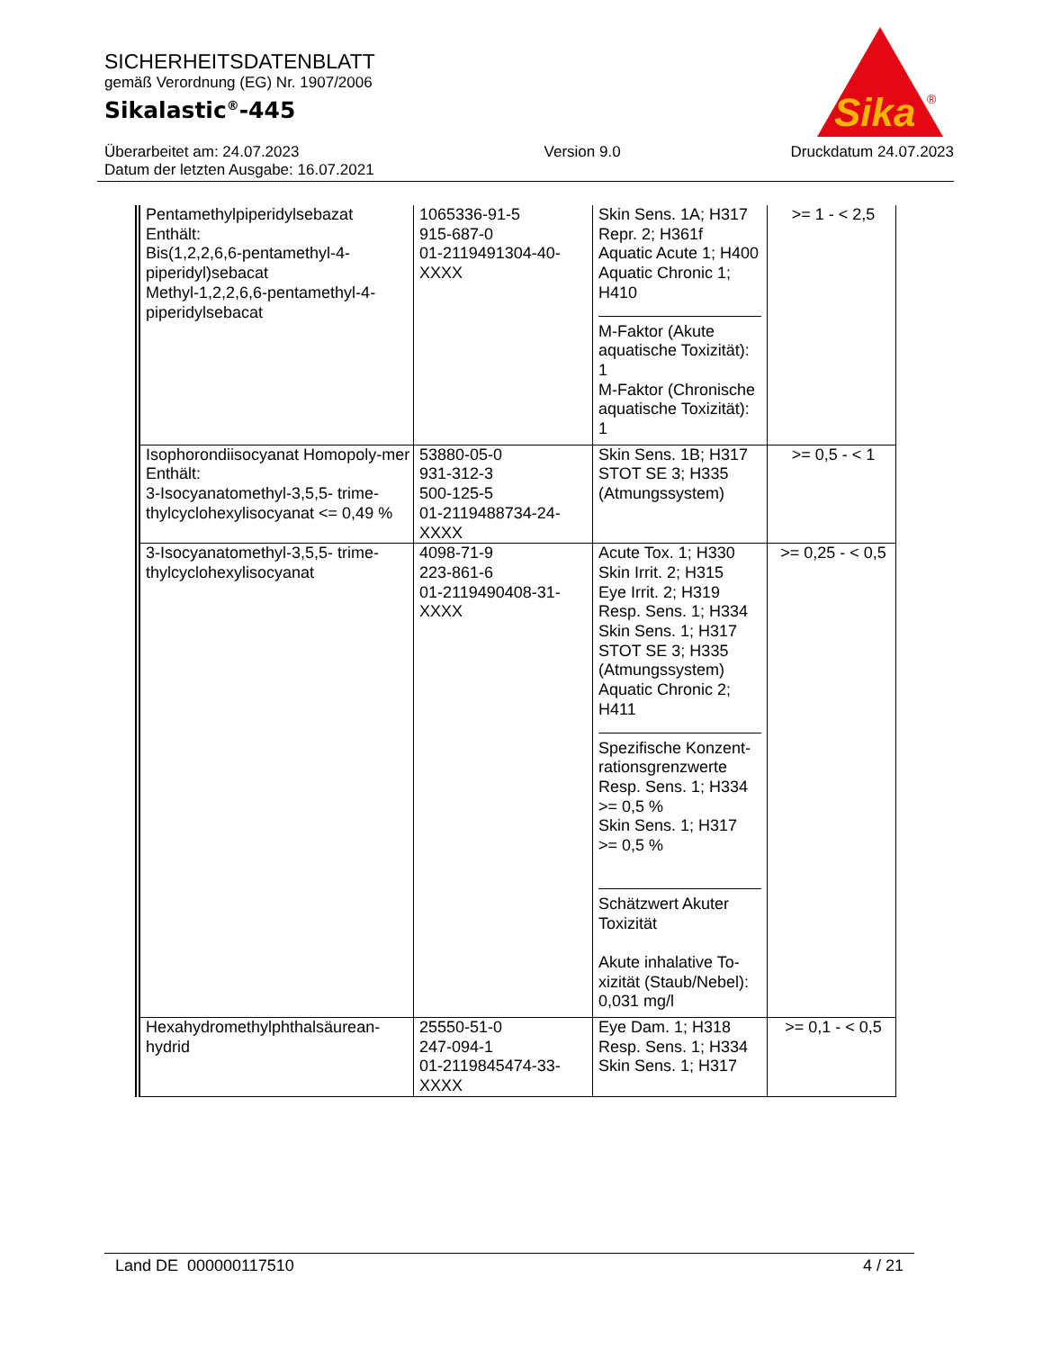SICHERHEITSDATENBLATT
gemäß Verordnung (EG) Nr. 1907/2006
Sikalastic<sup>®</sup>-445
Überarbeitet am: 24.07.2023
Datum der letzten Ausgabe: 16.07.2021
Version 9.0 Druckdatum 24.07.2023
Sika
®
| Pentamethylpiperidylsebazat Enthält: Bis(1,2,2,6,6-pentamethyl-4-piperidyl)sebacat Methyl-1,2,2,6,6-pentamethyl-4-piperidylsebacat | 1065336-91-5 915-687-0 01-2119491304-40-XXXX | Skin Sens. 1A; H317 Repr. 2; H361f Aquatic Acute 1; H400 Aquatic Chronic 1; H410 M-Faktor (Akute aquatische Toxizität): 1 M-Faktor (Chronische aquatische Toxizität): 1 | >= 1 - < 2,5 |
| Isophorondiisocyanat Homopoly-mer Enthält: 3-Isocyanatomethyl-3,5,5- trime-thylcyclohexylisocyanat <= 0,49 % | 53880-05-0 931-312-3 500-125-5 01-2119488734-24-XXXX | Skin Sens. 1B; H317 STOT SE 3; H335 (Atmungssystem) | >= 0,5 - < 1 |
| 3-Isocyanatomethyl-3,5,5- trime-thylcyclohexylisocyanat | 4098-71-9 223-861-6 01-2119490408-31-XXXX | Acute Tox. 1; H330 Skin Irrit. 2; H315 Eye Irrit. 2; H319 Resp. Sens. 1; H334 Skin Sens. 1; H317 STOT SE 3; H335 (Atmungssystem) Aquatic Chronic 2; H411 Spezifische Konzent-rationsgrenzwerte Resp. Sens. 1; H334 >= 0,5 % Skin Sens. 1; H317 >= 0,5 % Schätzwert Akuter Toxizität Akute inhalative To-xizität (Staub/Nebel): 0,031 mg/l | >= 0,25 - < 0,5 |
| Hexahydromethylphthalsäurean-hydrid | 25550-51-0 247-094-1 01-2119845474-33-XXXX | Eye Dam. 1; H318 Resp. Sens. 1; H334 Skin Sens. 1; H317 | >= 0,1 - < 0,5 |
Land DE 000000117510 4 / 21